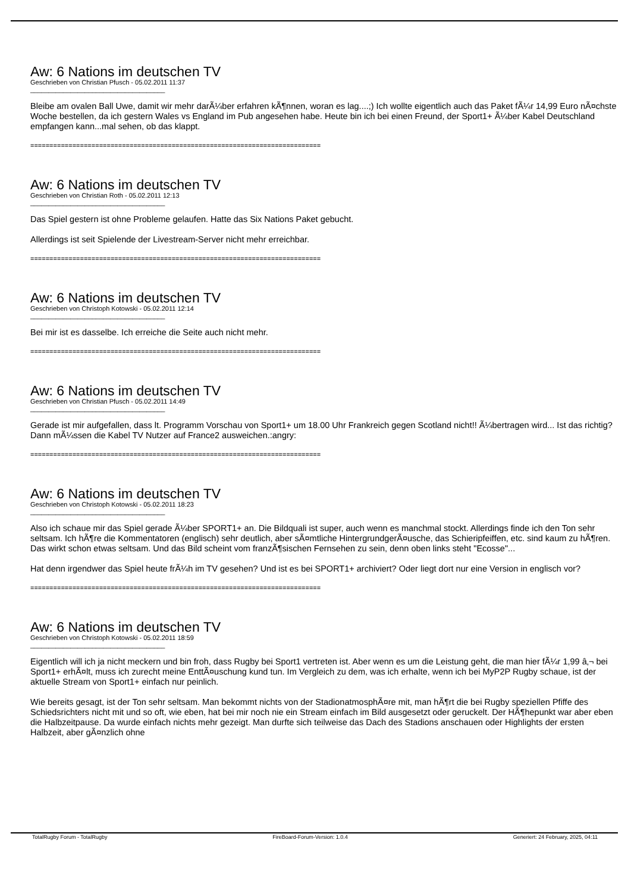Aw: 6 Nations im deutschen TV
Geschrieben von Christian Pfusch - 05.02.2011 11:37
_____________________________________
Bleibe am ovalen Ball Uwe, damit wir mehr darÃ¼ber erfahren kÃ¶nnen, woran es lag....;) Ich wollte eigentlich auch das Paket fÃ¼r 14,99 Euro nÃ¤chste Woche bestellen, da ich gestern Wales vs England im Pub angesehen habe. Heute bin ich bei einen Freund, der Sport1+ Ã¼ber Kabel Deutschland empfangen kann...mal sehen, ob das klappt.
============================================================================
Aw: 6 Nations im deutschen TV
Geschrieben von Christian Roth - 05.02.2011 12:13
_____________________________________
Das Spiel gestern ist ohne Probleme gelaufen. Hatte das Six Nations Paket gebucht.
Allerdings ist seit Spielende der Livestream-Server nicht mehr erreichbar.
============================================================================
Aw: 6 Nations im deutschen TV
Geschrieben von Christoph Kotowski - 05.02.2011 12:14
_____________________________________
Bei mir ist es dasselbe. Ich erreiche die Seite auch nicht mehr.
============================================================================
Aw: 6 Nations im deutschen TV
Geschrieben von Christian Pfusch - 05.02.2011 14:49
_____________________________________
Gerade ist mir aufgefallen, dass lt. Programm Vorschau von Sport1+ um 18.00 Uhr Frankreich gegen Scotland nicht!! Ã¼bertragen wird... Ist das richtig? Dann mÃ¼ssen die Kabel TV Nutzer auf France2 ausweichen.:angry:
============================================================================
Aw: 6 Nations im deutschen TV
Geschrieben von Christoph Kotowski - 05.02.2011 18:23
_____________________________________
Also ich schaue mir das Spiel gerade Ã¼ber SPORT1+ an. Die Bildquali ist super, auch wenn es manchmal stockt. Allerdings finde ich den Ton sehr seltsam. Ich hÃ¶re die Kommentatoren (englisch) sehr deutlich, aber sÃ¤mtliche HintergrundgerÃ¤usche, das Schieripfeiffen, etc. sind kaum zu hÃ¶ren. Das wirkt schon etwas seltsam. Und das Bild scheint vom franzÃ¶sischen Fernsehen zu sein, denn oben links steht "Ecosse"...
Hat denn irgendwer das Spiel heute frÃ¼h im TV gesehen? Und ist es bei SPORT1+ archiviert? Oder liegt dort nur eine Version in englisch vor?
============================================================================
Aw: 6 Nations im deutschen TV
Geschrieben von Christoph Kotowski - 05.02.2011 18:59
_____________________________________
Eigentlich will ich ja nicht meckern und bin froh, dass Rugby bei Sport1 vertreten ist. Aber wenn es um die Leistung geht, die man hier fÃ¼r 1,99 â‚¬ bei Sport1+ erhÃ¤lt, muss ich zurecht meine EnttÃ¤uschung kund tun. Im Vergleich zu dem, was ich erhalte, wenn ich bei MyP2P Rugby schaue, ist der aktuelle Stream von Sport1+ einfach nur peinlich.
Wie bereits gesagt, ist der Ton sehr seltsam. Man bekommt nichts von der StadionatmosphÃ¤re mit, man hÃ¶rt die bei Rugby speziellen Pfiffe des Schiedsrichters nicht mit und so oft, wie eben, hat bei mir noch nie ein Stream einfach im Bild ausgesetzt oder geruckelt. Der HÃ¶hepunkt war aber eben die Halbzeitpause. Da wurde einfach nichts mehr gezeigt. Man durfte sich teilweise das Dach des Stadions anschauen oder Highlights der ersten Halbzeit, aber gÃ¤nzlich ohne
TotalRugby Forum - TotalRugby FireBoard-Forum-Version: 1.0.4 Generiert: 24 February, 2025, 04:11